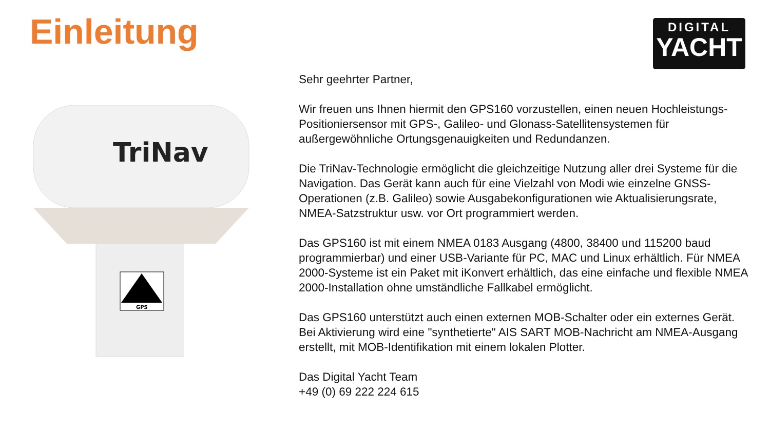Einleitung
DIGITAL
YACHT
TriNav
GPS
Sehr geehrter Partner,
Wir freuen uns Ihnen hiermit den GPS160 vorzustellen, einen neuen Hochleistungs-Positioniersensor mit GPS-, Galileo- und Glonass-Satellitensystemen für außergewöhnliche Ortungsgenauigkeiten und Redundanzen.
Die TriNav-Technologie ermöglicht die gleichzeitige Nutzung aller drei Systeme für die Navigation. Das Gerät kann auch für eine Vielzahl von Modi wie einzelne GNSS-Operationen (z.B. Galileo) sowie Ausgabekonfigurationen wie Aktualisierungsrate, NMEA-Satzstruktur usw. vor Ort programmiert werden.
Das GPS160 ist mit einem NMEA 0183 Ausgang (4800, 38400 und 115200 baud programmierbar) und einer USB-Variante für PC, MAC und Linux erhältlich. Für NMEA 2000-Systeme ist ein Paket mit iKonvert erhältlich, das eine einfache und flexible NMEA 2000-Installation ohne umständliche Fallkabel ermöglicht.
Das GPS160 unterstützt auch einen externen MOB-Schalter oder ein externes Gerät. Bei Aktivierung wird eine "synthetierte" AIS SART MOB-Nachricht am NMEA-Ausgang erstellt, mit MOB-Identifikation mit einem lokalen Plotter.
Das Digital Yacht Team
+49 (0) 69 222 224 615